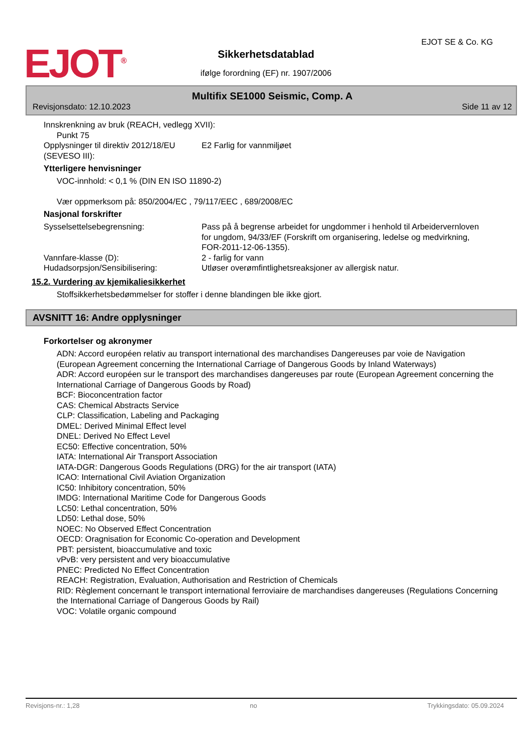EJOT<sup>®</sup>
EJOT SE & Co. KG
Sikkerhetsdatablad
ifølge forordning (EF) nr. 1907/2006
Multifix SE1000 Seismic, Comp. A
Revisjonsdato: 12.10.2023 Side 11 av 12
Innskrenkning av bruk (REACH, vedlegg XVII):
Punkt 75
Opplysninger til direktiv 2012/18/EU (SEVESO III):
E2 Farlig for vannmiljøet
Ytterligere henvisninger
VOC-innhold: < 0,1 % (DIN EN ISO 11890-2)
Vær oppmerksom på: 850/2004/EC , 79/117/EEC , 689/2008/EC
Nasjonal forskrifter
Sysselsettelsebegrensning: Pass på å begrense arbeidet for ungdommer i henhold til Arbeidervernloven for ungdom, 94/33/EF (Forskrift om organisering, ledelse og medvirkning, FOR-2011-12-06-1355).
Vannfare-klasse (D): 2 - farlig for vann
Hudadsorpsjon/Sensibilisering: Utløser overømfintlighetsreaksjoner av allergisk natur.
15.2. Vurdering av kjemikaliesikkerhet
Stoffsikkerhetsbedømmelser for stoffer i denne blandingen ble ikke gjort.
AVSNITT 16: Andre opplysninger
Forkortelser og akronymer
ADN: Accord européen relativ au transport international des marchandises Dangereuses par voie de Navigation
(European Agreement concerning the International Carriage of Dangerous Goods by Inland Waterways)
ADR: Accord européen sur le transport des marchandises dangereuses par route (European Agreement concerning the International Carriage of Dangerous Goods by Road)
BCF: Bioconcentration factor
CAS: Chemical Abstracts Service
CLP: Classification, Labeling and Packaging
DMEL: Derived Minimal Effect level
DNEL: Derived No Effect Level
EC50: Effective concentration, 50%
IATA: International Air Transport Association
IATA-DGR: Dangerous Goods Regulations (DRG) for the air transport (IATA)
ICAO: International Civil Aviation Organization
IC50: Inhibitory concentration, 50%
IMDG: International Maritime Code for Dangerous Goods
LC50: Lethal concentration, 50%
LD50: Lethal dose, 50%
NOEC: No Observed Effect Concentration
OECD: Oragnisation for Economic Co-operation and Development
PBT: persistent, bioaccumulative and toxic
vPvB: very persistent and very bioaccumulative
PNEC: Predicted No Effect Concentration
REACH: Registration, Evaluation, Authorisation and Restriction of Chemicals
RID: Règlement concernant le transport international ferroviaire de marchandises dangereuses (Regulations Concerning the International Carriage of Dangerous Goods by Rail)
VOC: Volatile organic compound
Revisjons-nr.: 1,28 no Trykkingsdato: 05.09.2024